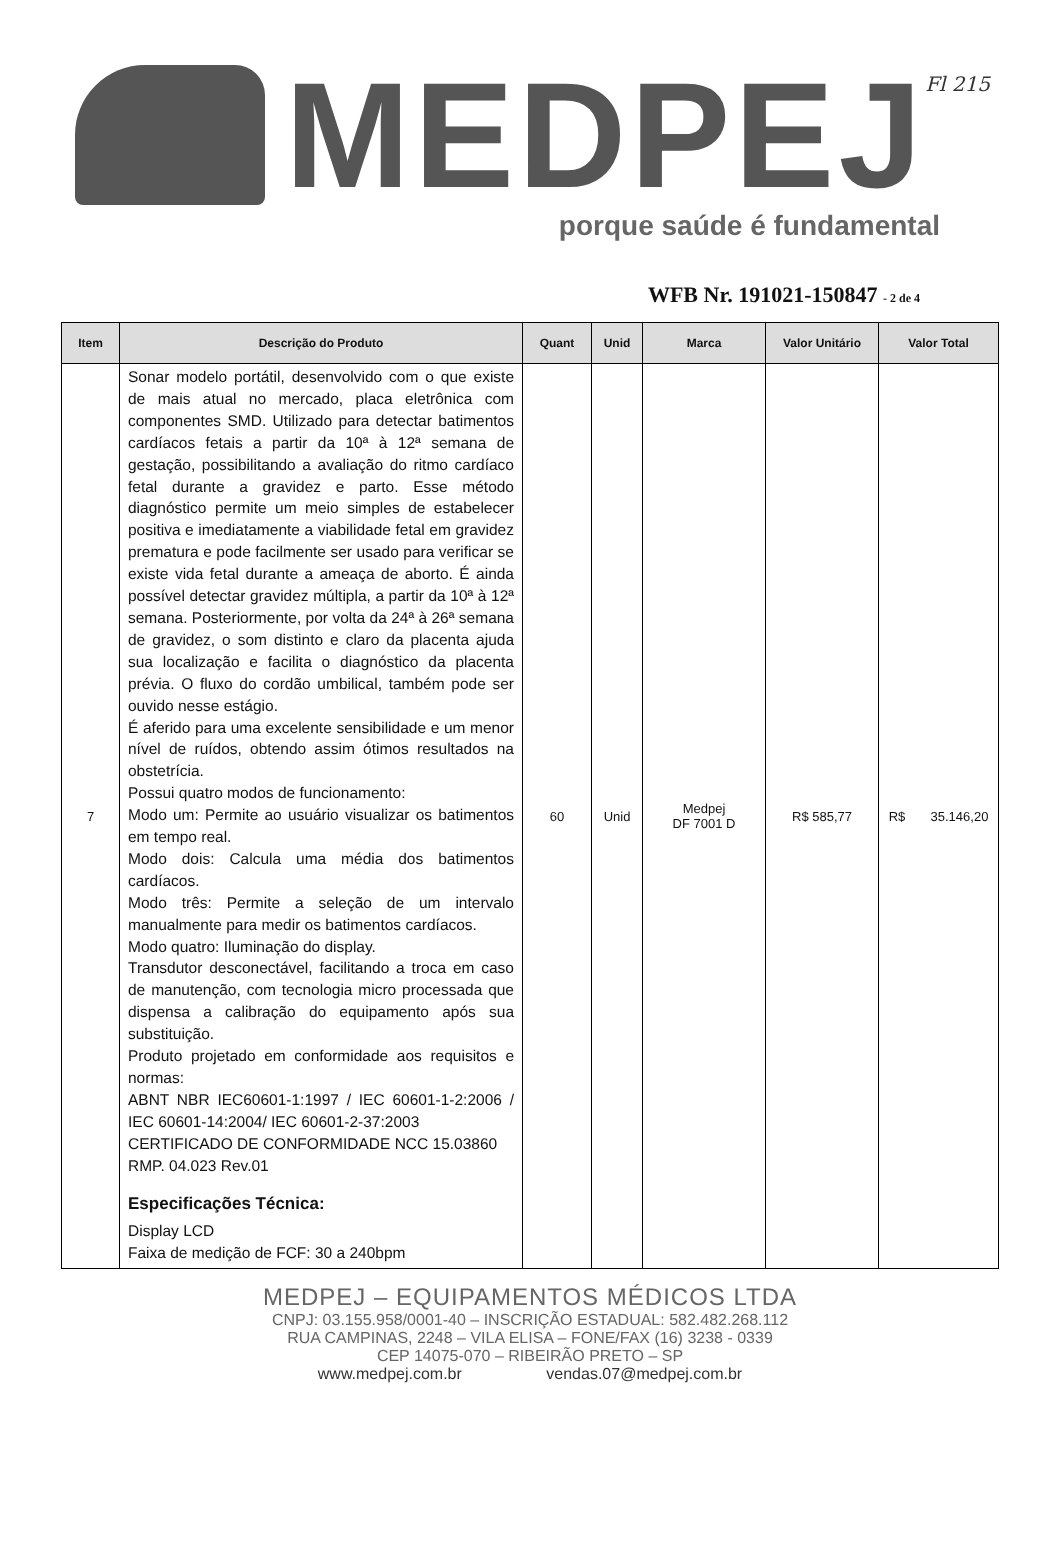Fl 215
MEDPEJ
porque saúde é fundamental
WFB Nr. 191021-150847 - 2 de 4
| Item | Descrição do Produto | Quant | Unid | Marca | Valor Unitário | Valor Total |
| --- | --- | --- | --- | --- | --- | --- |
| 7 | Sonar modelo portátil, desenvolvido com o que existe de mais atual no mercado, placa eletrônica com componentes SMD. Utilizado para detectar batimentos cardíacos fetais a partir da 10ª à 12ª semana de gestação, possibilitando a avaliação do ritmo cardíaco fetal durante a gravidez e parto. Esse método diagnóstico permite um meio simples de estabelecer positiva e imediatamente a viabilidade fetal em gravidez prematura e pode facilmente ser usado para verificar se existe vida fetal durante a ameaça de aborto. É ainda possível detectar gravidez múltipla, a partir da 10ª à 12ª semana. Posteriormente, por volta da 24ª à 26ª semana de gravidez, o som distinto e claro da placenta ajuda sua localização e facilita o diagnóstico da placenta prévia. O fluxo do cordão umbilical, também pode ser ouvido nesse estágio. É aferido para uma excelente sensibilidade e um menor nível de ruídos, obtendo assim ótimos resultados na obstetrícia. Possui quatro modos de funcionamento: Modo um: Permite ao usuário visualizar os batimentos em tempo real. Modo dois: Calcula uma média dos batimentos cardíacos. Modo três: Permite a seleção de um intervalo manualmente para medir os batimentos cardíacos. Modo quatro: Iluminação do display. Transdutor desconectável, facilitando a troca em caso de manutenção, com tecnologia micro processada que dispensa a calibração do equipamento após sua substituição. Produto projetado em conformidade aos requisitos e normas: ABNT NBR IEC60601-1:1997 / IEC 60601-1-2:2006 / IEC 60601-14:2004/ IEC 60601-2-37:2003 CERTIFICADO DE CONFORMIDADE NCC 15.03860 RMP. 04.023 Rev.01 Especificações Técnica: Display LCD Faixa de medição de FCF: 30 a 240bpm | 60 | Unid | Medpej DF 7001 D | R$ 585,77 | R$ 35.146,20 |
MEDPEJ – EQUIPAMENTOS MÉDICOS LTDA
CNPJ: 03.155.958/0001-40 – INSCRIÇÃO ESTADUAL: 582.482.268.112
RUA CAMPINAS, 2248 – VILA ELISA – FONE/FAX (16) 3238 - 0339
CEP 14075-070 – RIBEIRÃO PRETO – SP
www.medpej.com.br vendas.07@medpej.com.br